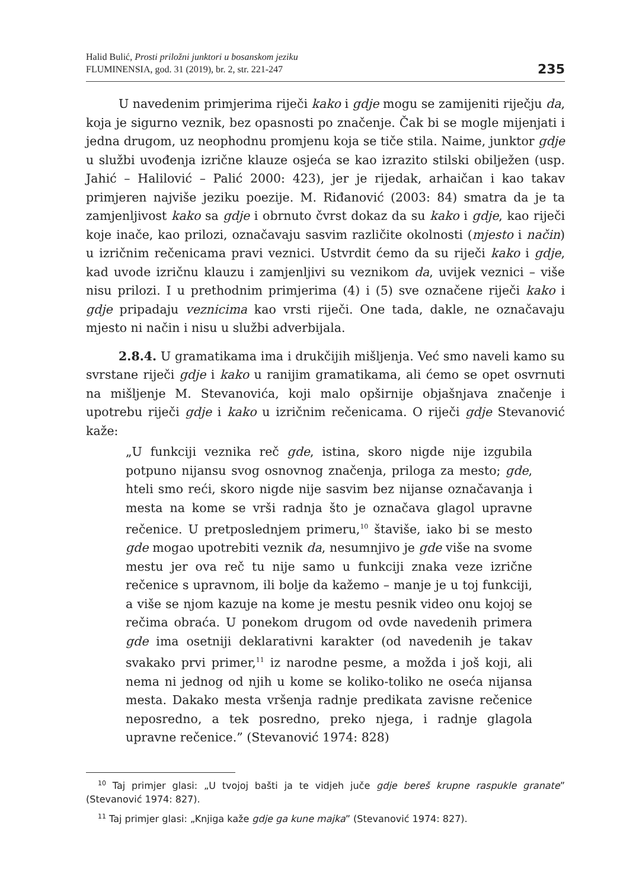Halid Bulić, Prosti priložni junktori u bosanskom jeziku
FLUMINENSIA, god. 31 (2019), br. 2, str. 221-247
235
U navedenim primjerima riječi kako i gdje mogu se zamijeniti riječju da, koja je sigurno veznik, bez opasnosti po značenje. Čak bi se mogle mijenjati i jedna drugom, uz neophodnu promjenu koja se tiče stila. Naime, junktor gdje u službi uvođenja izrične klauze osjeća se kao izrazito stilski obilježen (usp. Jahić – Halilović – Palić 2000: 423), jer je rijedak, arhaičan i kao takav primjeren najviše jeziku poezije. M. Riđanović (2003: 84) smatra da je ta zamjenljivost kako sa gdje i obrnuto čvrst dokaz da su kako i gdje, kao riječi koje inače, kao prilozi, označavaju sasvim različite okolnosti (mjesto i način) u izričnim rečenicama pravi veznici. Ustvrdit ćemo da su riječi kako i gdje, kad uvode izričnu klauzu i zamjenljivi su veznikom da, uvijek veznici – više nisu prilozi. I u prethodnim primjerima (4) i (5) sve označene riječi kako i gdje pripadaju veznicima kao vrsti riječi. One tada, dakle, ne označavaju mjesto ni način i nisu u službi adverbijala.
2.8.4. U gramatikama ima i drukčijih mišljenja. Već smo naveli kamo su svrstane riječi gdje i kako u ranijim gramatikama, ali ćemo se opet osvrnuti na mišljenje M. Stevanovića, koji malo opširnije objašnjava značenje i upotrebu riječi gdje i kako u izričnim rečenicama. O riječi gdje Stevanović kaže:
„U funkciji veznika reč gde, istina, skoro nigde nije izgubila potpuno nijansu svog osnovnog značenja, priloga za mesto; gde, hteli smo reći, skoro nigde nije sasvim bez nijanse označavanja i mesta na kome se vrši radnja što je označava glagol upravne rečenice. U pretposlednjem primeru,<sup>10</sup> štaviše, iako bi se mesto gde mogao upotrebiti veznik da, nesumnjivo je gde više na svome mestu jer ova reč tu nije samo u funkciji znaka veze izrične rečenice s upravnom, ili bolje da kažemo – manje je u toj funkciji, a više se njom kazuje na kome je mestu pesnik video onu kojoj se rečima obraća. U ponekom drugom od ovde navedenih primera gde ima osetniji deklarativni karakter (od navedenih je takav svakako prvi primer,<sup>11</sup> iz narodne pesme, a možda i još koji, ali nema ni jednog od njih u kome se koliko-toliko ne oseća nijansa mesta. Dakako mesta vršenja radnje predikata zavisne rečenice neposredno, a tek posredno, preko njega, i radnje glagola upravne rečenice.” (Stevanović 1974: 828)
<sup>10</sup> Taj primjer glasi: „U tvojoj bašti ja te vidjeh juče gdje bereš krupne raspukle granate” (Stevanović 1974: 827).
<sup>11</sup> Taj primjer glasi: „Knjiga kaže gdje ga kune majka” (Stevanović 1974: 827).